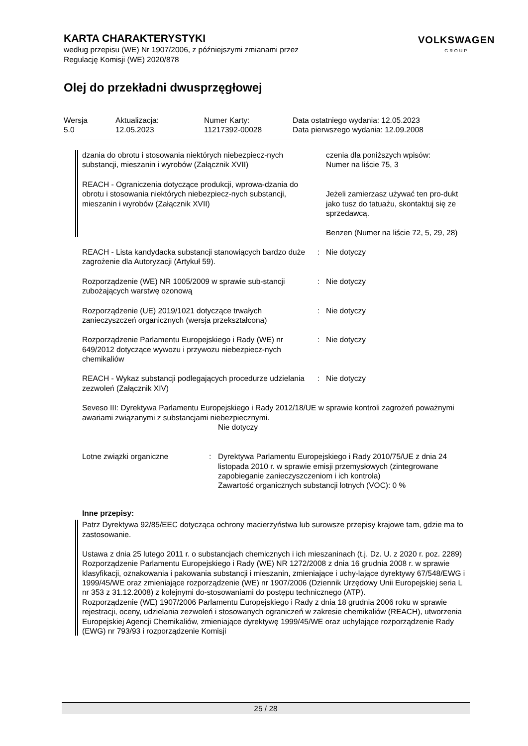KARTA CHARAKTERYSTYKI
według przepisu (WE) Nr 1907/2006, z późniejszymi zmianami przez
Regulację Komisji (WE) 2020/878
Olej do przekładni dwusprzęgłowej
VOLKSWAGEN
GROUP
Wersja
5.0
Aktualizacja:
12.05.2023
Numer Karty:
11217392-00028
Data ostatniego wydania: 12.05.2023
Data pierwszego wydania: 12.09.2008
dzania do obrotu i stosowania niektórych niebezpiecz-nych substancji, mieszanin i wyrobów (Załącznik XVII)
czenia dla poniższych wpisów:
Numer na liście 75, 3
REACH - Ograniczenia dotyczące produkcji, wprowa-dzania do obrotu i stosowania niektórych niebezpiecz-nych substancji, mieszanin i wyrobów (Załącznik XVII)
Jeżeli zamierzasz używać ten pro-dukt jako tusz do tatuażu, skontaktuj się ze sprzedawcą.
Benzen (Numer na liście 72, 5, 29, 28)
REACH - Lista kandydacka substancji stanowiących bardzo duże zagrożenie dla Autoryzacji (Artykuł 59).
: Nie dotyczy
Rozporządzenie (WE) NR 1005/2009 w sprawie sub-stancji zubożających warstwę ozonową
: Nie dotyczy
Rozporządzenie (UE) 2019/1021 dotyczące trwałych zanieczyszczeń organicznych (wersja przekształcona)
: Nie dotyczy
Rozporządzenie Parlamentu Europejskiego i Rady (WE) nr 649/2012 dotyczące wywozu i przywozu niebezpiecz-nych chemikaliów
: Nie dotyczy
REACH - Wykaz substancji podlegających procedurze udzielania zezwoleń (Załącznik XIV)
: Nie dotyczy
Seveso III: Dyrektywa Parlamentu Europejskiego i Rady 2012/18/UE w sprawie kontroli zagrożeń poważnymi awariami związanymi z substancjami niebezpiecznymi.
Nie dotyczy
Lotne związki organiczne : Dyrektywa Parlamentu Europejskiego i Rady 2010/75/UE z dnia 24 listopada 2010 r. w sprawie emisji przemysłowych (zintegrowane zapobieganie zanieczyszczeniom i ich kontrola)
Zawartość organicznych substancji lotnych (VOC): 0 %
Inne przepisy:
Patrz Dyrektywa 92/85/EEC dotycząca ochrony macierzyństwa lub surowsze przepisy krajowe tam, gdzie ma to zastosowanie.
Ustawa z dnia 25 lutego 2011 r. o substancjach chemicznych i ich mieszaninach (t.j. Dz. U. z 2020 r. poz. 2289)
Rozporządzenie Parlamentu Europejskiego i Rady (WE) NR 1272/2008 z dnia 16 grudnia 2008 r. w sprawie klasyfikacji, oznakowania i pakowania substancji i mieszanin, zmieniające i uchy-lające dyrektywy 67/548/EWG i 1999/45/WE oraz zmieniające rozporządzenie (WE) nr 1907/2006 (Dziennik Urzędowy Unii Europejskiej seria L nr 353 z 31.12.2008) z kolejnymi do-stosowaniami do postępu technicznego (ATP).
Rozporządzenie (WE) 1907/2006 Parlamentu Europejskiego i Rady z dnia 18 grudnia 2006 roku w sprawie rejestracji, oceny, udzielania zezwoleń i stosowanych ograniczeń w zakresie chemikaliów (REACH), utworzenia Europejskiej Agencji Chemikaliów, zmieniające dyrektywę 1999/45/WE oraz uchylające rozporządzenie Rady (EWG) nr 793/93 i rozporządzenie Komisji
25 / 28